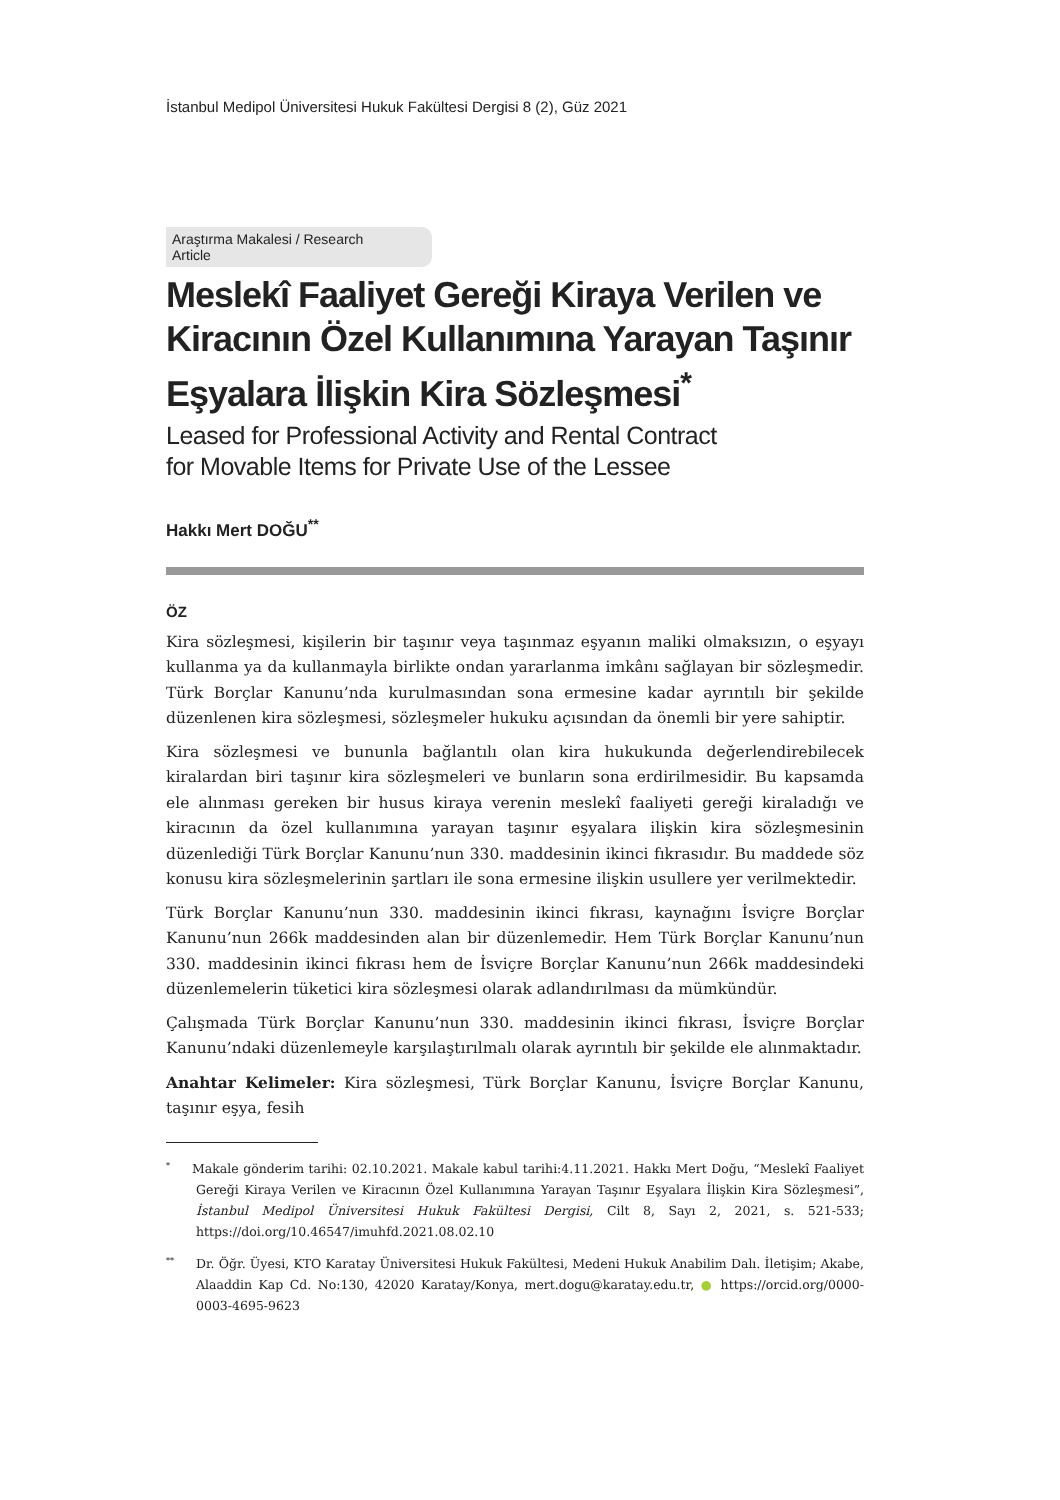İstanbul Medipol Üniversitesi Hukuk Fakültesi Dergisi 8 (2), Güz 2021
Araştırma Makalesi / Research Article
Meslekî Faaliyet Gereği Kiraya Verilen ve Kiracının Özel Kullanımına Yarayan Taşınır Eşyalara İlişkin Kira Sözleşmesi<sup>*</sup>
Leased for Professional Activity and Rental Contract
for Movable Items for Private Use of the Lessee
Hakkı Mert DOĞU<sup>**</sup>
ÖZ
Kira sözleşmesi, kişilerin bir taşınır veya taşınmaz eşyanın maliki olmaksızın, o eşyayı kullanma ya da kullanmayla birlikte ondan yararlanma imkânı sağlayan bir sözleşmedir. Türk Borçlar Kanunu’nda kurulmasından sona ermesine kadar ayrıntılı bir şekilde düzenlenen kira sözleşmesi, sözleşmeler hukuku açısından da önemli bir yere sahiptir.
Kira sözleşmesi ve bununla bağlantılı olan kira hukukunda değerlendirebilecek kiralardan biri taşınır kira sözleşmeleri ve bunların sona erdirilmesidir. Bu kapsamda ele alınması gereken bir husus kiraya verenin meslekî faaliyeti gereği kiraladığı ve kiracının da özel kullanımına yarayan taşınır eşyalara ilişkin kira sözleşmesinin düzenlediği Türk Borçlar Kanunu’nun 330. maddesinin ikinci fıkrasıdır. Bu maddede söz konusu kira sözleşmelerinin şartları ile sona ermesine ilişkin usullere yer verilmektedir.
Türk Borçlar Kanunu’nun 330. maddesinin ikinci fıkrası, kaynağını İsviçre Borçlar Kanunu’nun 266k maddesinden alan bir düzenlemedir. Hem Türk Borçlar Kanunu’nun 330. maddesinin ikinci fıkrası hem de İsviçre Borçlar Kanunu’nun 266k maddesindeki düzenlemelerin tüketici kira sözleşmesi olarak adlandırılması da mümkündür.
Çalışmada Türk Borçlar Kanunu’nun 330. maddesinin ikinci fıkrası, İsviçre Borçlar Kanunu’ndaki düzenlemeyle karşılaştırılmalı olarak ayrıntılı bir şekilde ele alınmaktadır.
Anahtar Kelimeler: Kira sözleşmesi, Türk Borçlar Kanunu, İsviçre Borçlar Kanunu, taşınır eşya, fesih
<sup>*</sup> Makale gönderim tarihi: 02.10.2021. Makale kabul tarihi:4.11.2021. Hakkı Mert Doğu, “Meslekî Faaliyet Gereği Kiraya Verilen ve Kiracının Özel Kullanımına Yarayan Taşınır Eşyalara İlişkin Kira Sözleşmesi”, İstanbul Medipol Üniversitesi Hukuk Fakültesi Dergisi, Cilt 8, Sayı 2, 2021, s. 521-533; https://doi.org/10.46547/imuhfd.2021.08.02.10
<sup>**</sup> Dr. Öğr. Üyesi, KTO Karatay Üniversitesi Hukuk Fakültesi, Medeni Hukuk Anabilim Dalı. İletişim; Akabe, Alaaddin Kap Cd. No:130, 42020 Karatay/Konya, mert.dogu@karatay.edu.tr, ● https://orcid.org/0000-0003-4695-9623